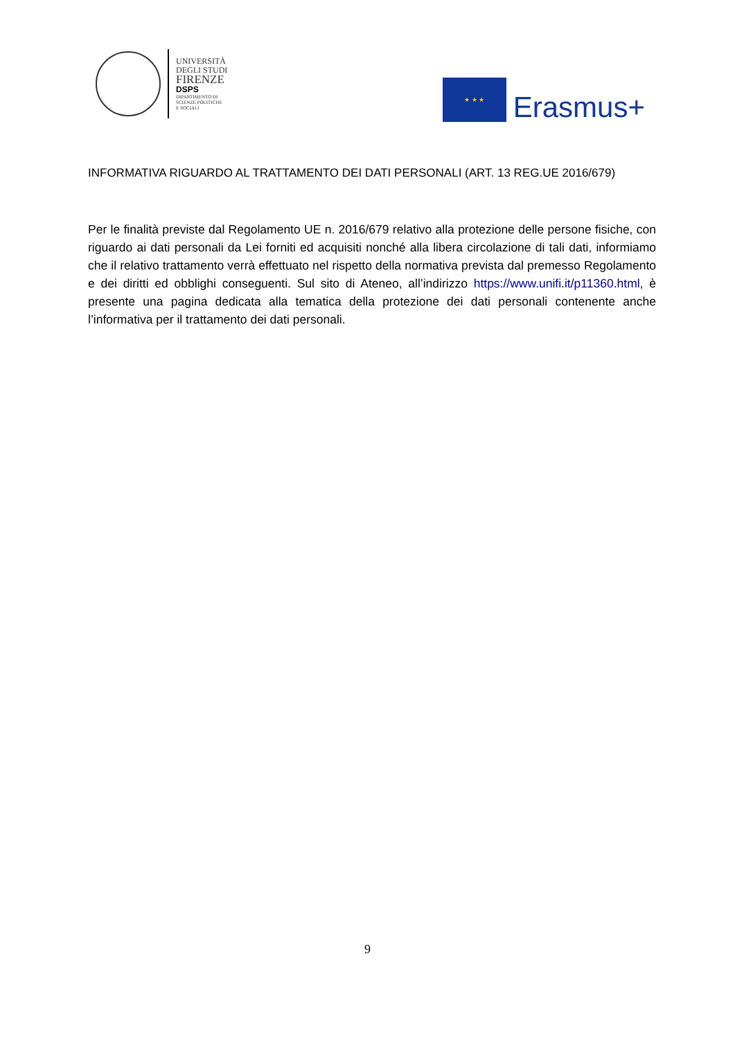UNIVERSITÀ
DEGLI STUDI
FIRENZE
DSPS
DIPARTIMENTO DI
SCIENZE POLITICHE
E SOCIALI
★ ★ ★
Erasmus+
INFORMATIVA RIGUARDO AL TRATTAMENTO DEI DATI PERSONALI (ART. 13 REG.UE 2016/679)
Per le finalità previste dal Regolamento UE n. 2016/679 relativo alla protezione delle persone fisiche, con riguardo ai dati personali da Lei forniti ed acquisiti nonché alla libera circolazione di tali dati, informiamo che il relativo trattamento verrà effettuato nel rispetto della normativa prevista dal premesso Regolamento e dei diritti ed obblighi conseguenti. Sul sito di Ateneo, all’indirizzo https://www.unifi.it/p11360.html, è presente una pagina dedicata alla tematica della protezione dei dati personali contenente anche l’informativa per il trattamento dei dati personali.
9